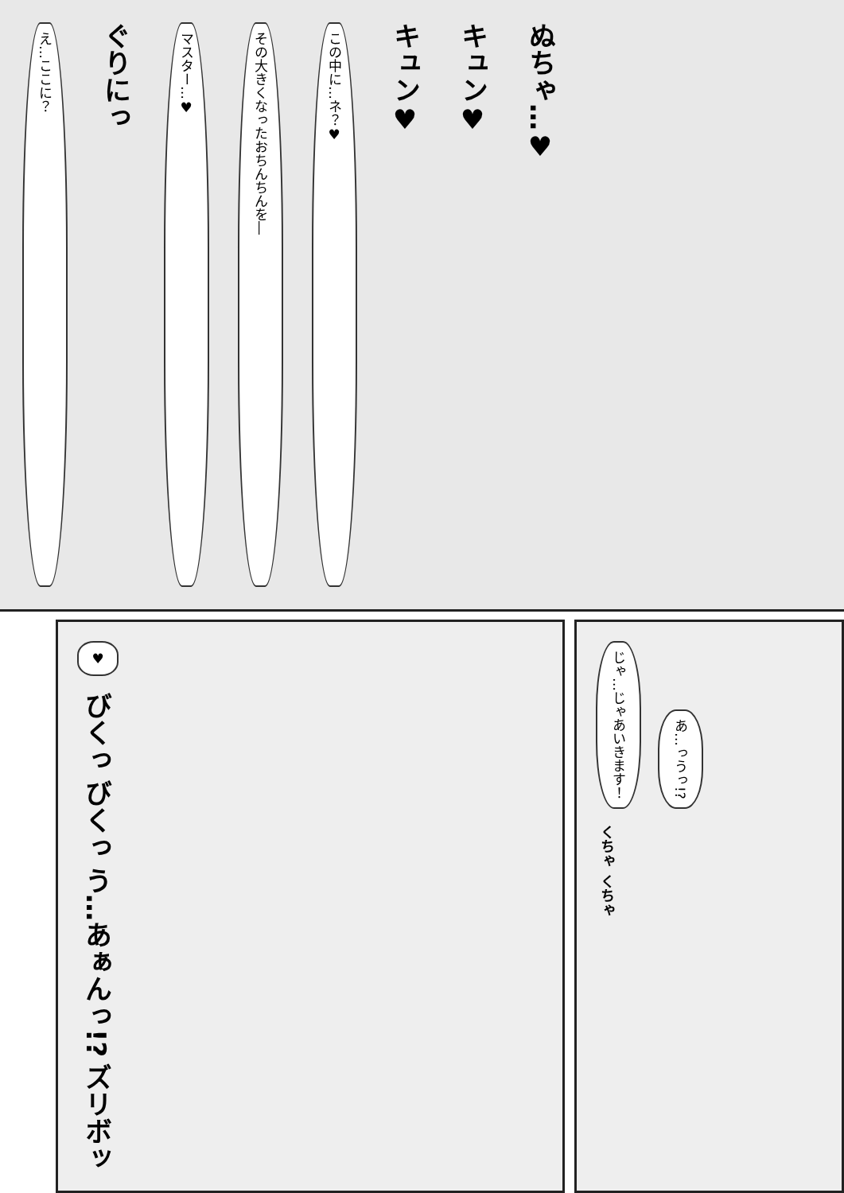え…ここに？
ぐりにっ
マスター…♥
その大きくなったおちんちんを―
この中に…ネ？♥
キュン♥
キュン♥
ぬちゃ…♥
♥
びくっ
びくっ
う…あぁんっ!?
ズリボッ
じゃ…じゃあいきます！
あ…っうっ!?
くちゃ
くちゃ